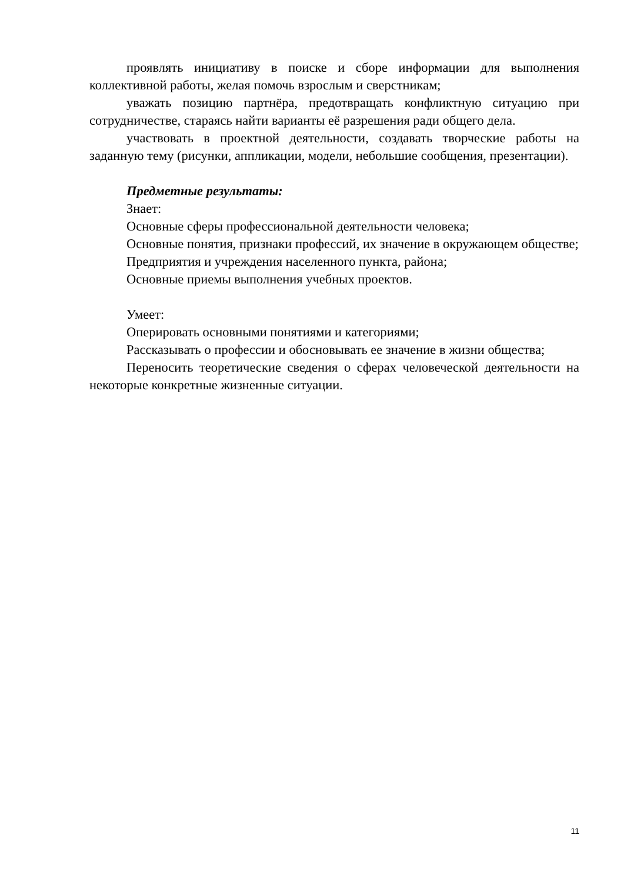проявлять инициативу в поиске и сборе информации для выполнения коллективной работы, желая помочь взрослым и сверстникам;
уважать позицию партнёра, предотвращать конфликтную ситуацию при сотрудничестве, стараясь найти варианты её разрешения ради общего дела.
участвовать в проектной деятельности, создавать творческие работы на заданную тему (рисунки, аппликации, модели, небольшие сообщения, презентации).
Предметные результаты:
Знает:
Основные сферы профессиональной деятельности человека;
Основные понятия, признаки профессий, их значение в окружающем обществе;
Предприятия и учреждения населенного пункта, района;
Основные приемы выполнения учебных проектов.
Умеет:
Оперировать основными понятиями и категориями;
Рассказывать о профессии и обосновывать ее значение в жизни общества;
Переносить теоретические сведения о сферах человеческой деятельности на некоторые конкретные жизненные ситуации.
11